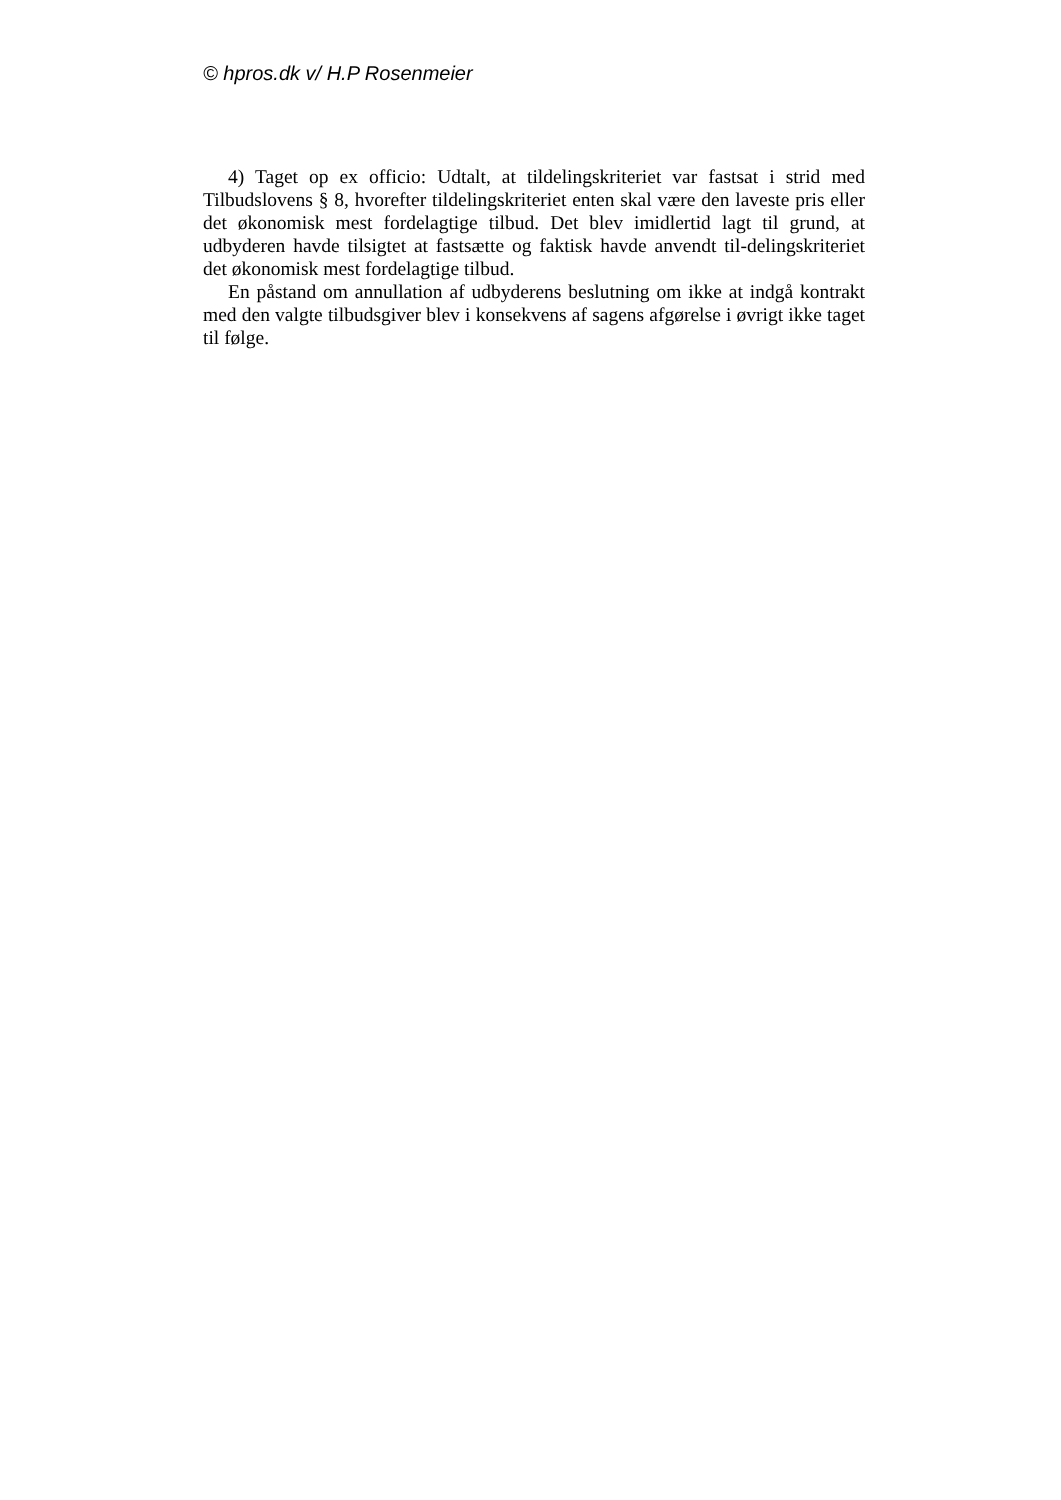© hpros.dk v/ H.P Rosenmeier
4) Taget op ex officio: Udtalt, at tildelingskriteriet var fastsat i strid med Tilbudslovens § 8, hvorefter tildelingskriteriet enten skal være den laveste pris eller det økonomisk mest fordelagtige tilbud. Det blev imidlertid lagt til grund, at udbyderen havde tilsigtet at fastsætte og faktisk havde anvendt til-delingskriteriet det økonomisk mest fordelagtige tilbud.
En påstand om annullation af udbyderens beslutning om ikke at indgå kontrakt med den valgte tilbudsgiver blev i konsekvens af sagens afgørelse i øvrigt ikke taget til følge.